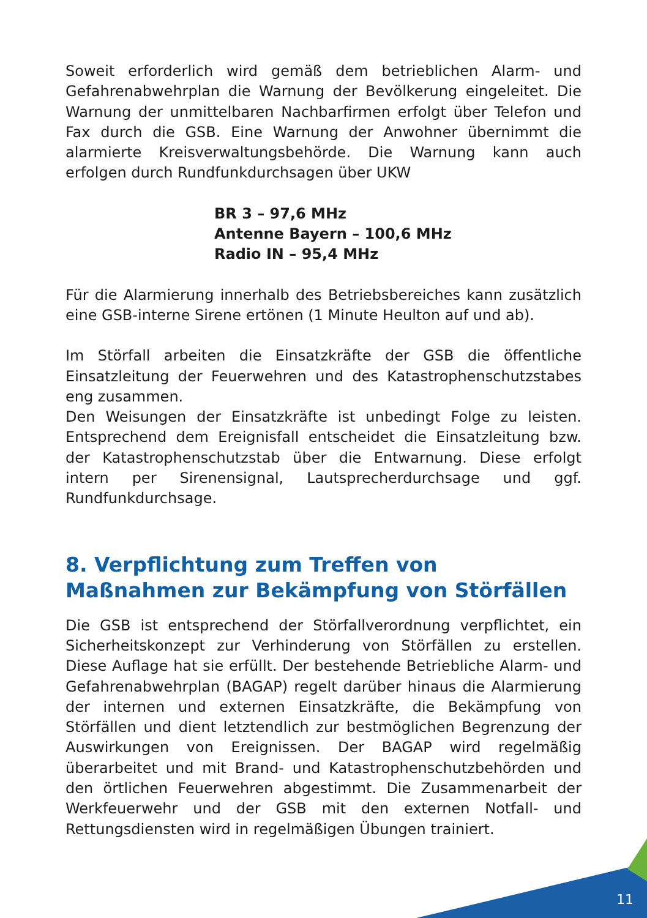Soweit erforderlich wird gemäß dem betrieblichen Alarm- und Gefahrenabwehrplan die Warnung der Bevölkerung eingeleitet. Die Warnung der unmittelbaren Nachbarfirmen erfolgt über Telefon und Fax durch die GSB. Eine Warnung der Anwohner übernimmt die alarmierte Kreisverwaltungsbehörde. Die Warnung kann auch erfolgen durch Rundfunkdurchsagen über UKW
BR 3 – 97,6 MHz
Antenne Bayern – 100,6 MHz
Radio IN – 95,4 MHz
Für die Alarmierung innerhalb des Betriebsbereiches kann zusätzlich eine GSB-interne Sirene ertönen (1 Minute Heulton auf und ab).
Im Störfall arbeiten die Einsatzkräfte der GSB die öffentliche Einsatzleitung der Feuerwehren und des Katastrophenschutzstabes eng zusammen.
Den Weisungen der Einsatzkräfte ist unbedingt Folge zu leisten. Entsprechend dem Ereignisfall entscheidet die Einsatzleitung bzw. der Katastrophenschutzstab über die Entwarnung. Diese erfolgt intern per Sirenensignal, Lautsprecherdurchsage und ggf. Rundfunkdurchsage.
8. Verpflichtung zum Treffen von Maßnahmen zur Bekämpfung von Störfällen
Die GSB ist entsprechend der Störfallverordnung verpflichtet, ein Sicherheitskonzept zur Verhinderung von Störfällen zu erstellen. Diese Auflage hat sie erfüllt. Der bestehende Betriebliche Alarm- und Gefahrenabwehrplan (BAGAP) regelt darüber hinaus die Alarmierung der internen und externen Einsatzkräfte, die Bekämpfung von Störfällen und dient letztendlich zur bestmöglichen Begrenzung der Auswirkungen von Ereignissen. Der BAGAP wird regelmäßig überarbeitet und mit Brand- und Katastrophenschutzbehörden und den örtlichen Feuerwehren abgestimmt. Die Zusammenarbeit der Werkfeuerwehr und der GSB mit den externen Notfall- und Rettungsdiensten wird in regelmäßigen Übungen trainiert.
11